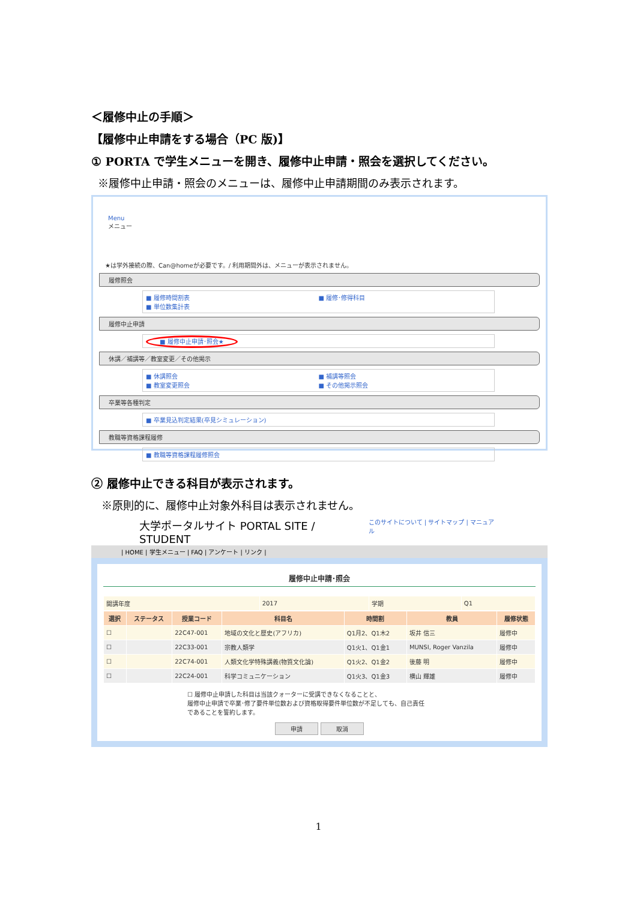＜履修中止の手順＞
【履修中止申請をする場合（PC 版)】
① PORTA で学生メニューを開き、履修中止申請・照会を選択してください。
※履修中止申請・照会のメニューは、履修中止申請期間のみ表示されます。
Menu
メニュー
★は学外接続の際、Can@homeが必要です。/ 利用期間外は、メニューが表示されません。
履修照会
■ 履修時間割表
■ 単位数集計表
■ 履修･修得科目
履修中止申請
■ 履修中止申請･照会★
休講／補講等／教室変更／その他掲示
■ 休講照会
■ 教室変更照会
■ 補講等照会
■ その他掲示照会
卒業等各種判定
■ 卒業見込判定結果(卒見シミュレーション)
教職等資格課程履修
■ 教職等資格課程履修照会
② 履修中止できる科目が表示されます。
※原則的に、履修中止対象外科目は表示されません。
大学ポータルサイト PORTAL SITE / STUDENT このサイトについて | サイトマップ | マニュアル
| HOME | 学生メニュー | FAQ | アンケート | リンク |
履修中止申請･照会
| 開講年度 | 2017 | 学期 | Q1 |
| 選択 | ステータス | 授業コード | 科目名 | 時間割 | 教員 | 履修状態 |
| --- | --- | --- | --- | --- | --- | --- |
| ☐ | | 22C47-001 | 地域の文化と歴史(アフリカ) | Q1月2、Q1木2 | 坂井 信三 | 履修中 |
| ☐ | | 22C33-001 | 宗教人類学 | Q1火1、Q1金1 | MUNSI, Roger Vanzila | 履修中 |
| ☐ | | 22C74-001 | 人類文化学特殊講義(物質文化論) | Q1火2、Q1金2 | 後藤 明 | 履修中 |
| ☐ | | 22C24-001 | 科学コミュニケーション | Q1火3、Q1金3 | 横山 輝雄 | 履修中 |
☐ 履修中止申請した科目は当該クォーターに受講できなくなることと、
履修中止申請で卒業･修了要件単位数および資格取得要件単位数が不足しても、自己責任
であることを誓約します。
申請 取消
1